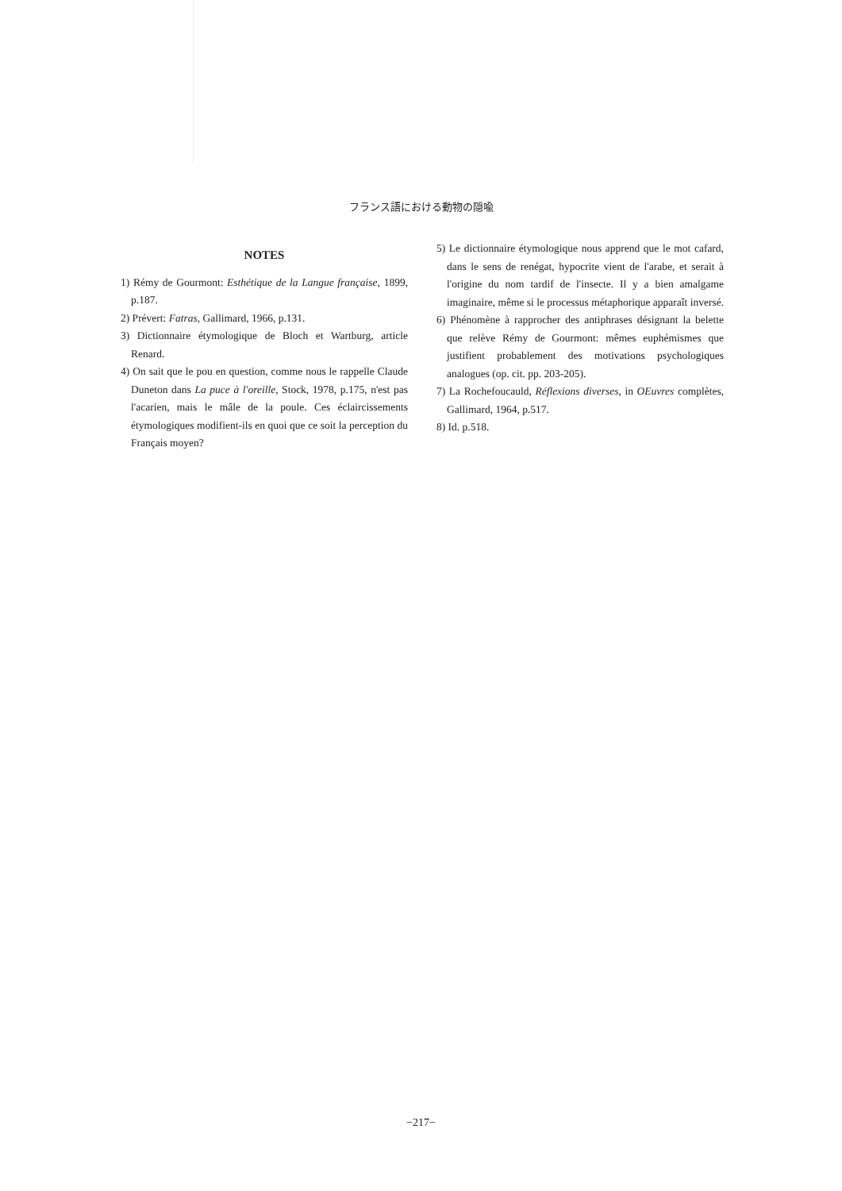フランス語における動物の隠喩
NOTES
1) Rémy de Gourmont: Esthétique de la Langue française, 1899, p.187.
2) Prévert: Fatras, Gallimard, 1966, p.131.
3) Dictionnaire étymologique de Bloch et Wartburg, article Renard.
4) On sait que le pou en question, comme nous le rappelle Claude Duneton dans La puce à l'oreille, Stock, 1978, p.175, n'est pas l'acarien, mais le mâle de la poule. Ces éclaircissements étymologiques modifient-ils en quoi que ce soit la perception du Français moyen?
5) Le dictionnaire étymologique nous apprend que le mot cafard, dans le sens de renégat, hypocrite vient de l'arabe, et serait à l'origine du nom tardif de l'insecte. Il y a bien amalgame imaginaire, même si le processus métaphorique apparaît inversé.
6) Phénomène à rapprocher des antiphrases désignant la belette que relève Rémy de Gourmont: mêmes euphémismes que justifient probablement des motivations psychologiques analogues (op. cit. pp. 203-205).
7) La Rochefoucauld, Réflexions diverses, in OEuvres complètes, Gallimard, 1964, p.517.
8) Id. p.518.
−217−